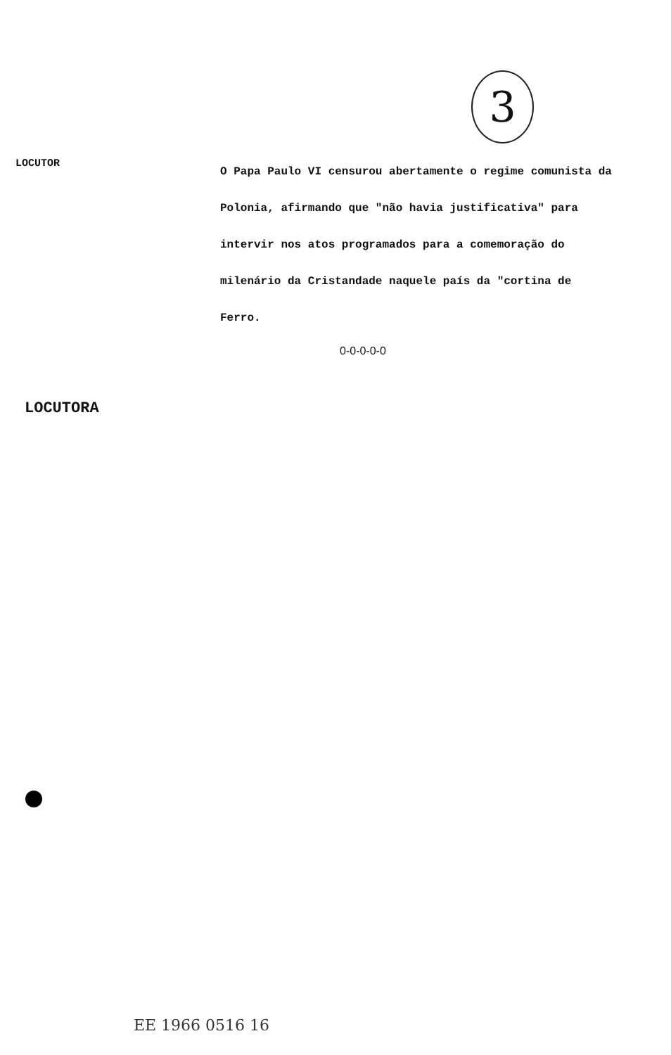3
LOCUTOR
O Papa Paulo VI censurou abertamente o regime comunista da Polonia, afirmando que "não havia justificativa" para intervir nos atos programados para a comemoração do milenário da Cristandade naquele país da "cortina de Ferro.
0-0-0-0-0
LOCUTORA
EE 1966 0516 16